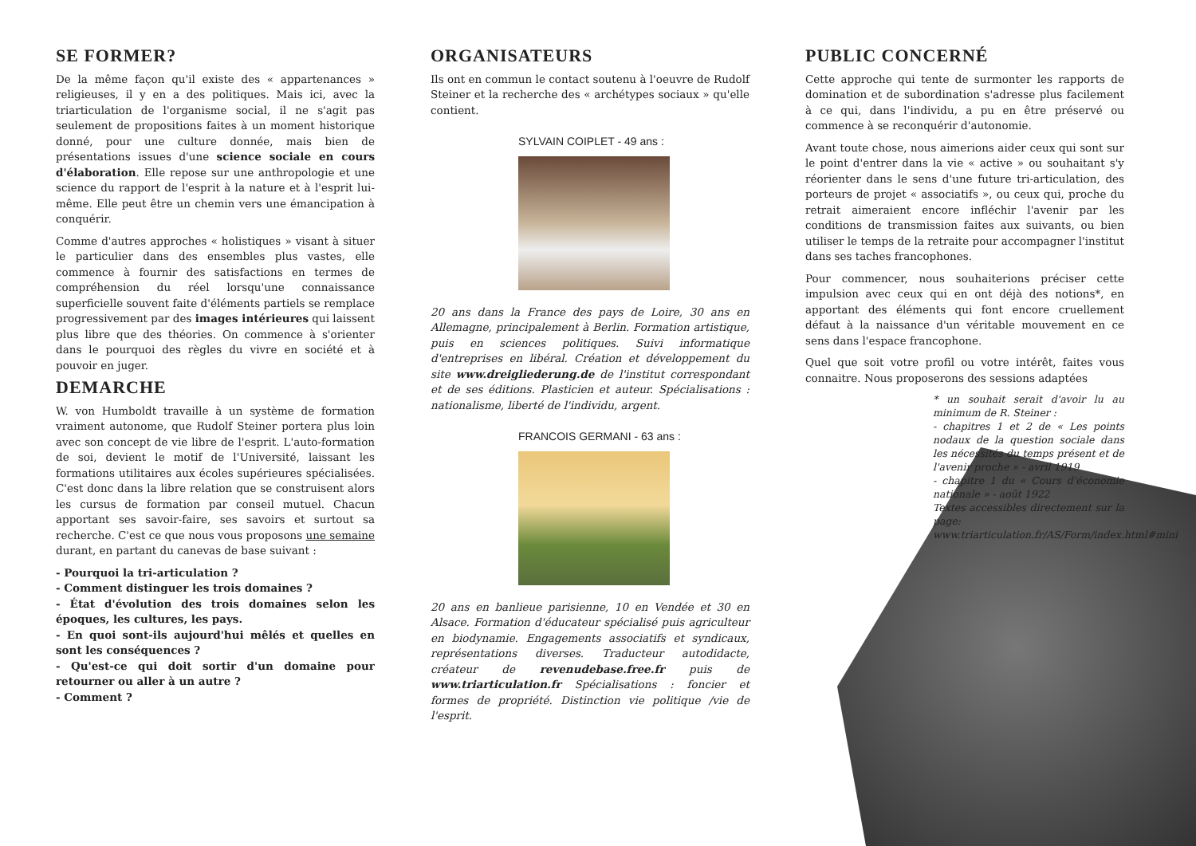SE FORMER?
De la même façon qu'il existe des « appartenances » religieuses, il y en a des politiques. Mais ici, avec la triarticulation de l'organisme social, il ne s'agit pas seulement de propositions faites à un moment historique donné, pour une culture donnée, mais bien de présentations issues d'une science sociale en cours d'élaboration. Elle repose sur une anthropologie et une science du rapport de l'esprit à la nature et à l'esprit lui-même. Elle peut être un chemin vers une émancipation à conquérir.
Comme d'autres approches « holistiques » visant à situer le particulier dans des ensembles plus vastes, elle commence à fournir des satisfactions en termes de compréhension du réel lorsqu'une connaissance superficielle souvent faite d'éléments partiels se remplace progressivement par des images intérieures qui laissent plus libre que des théories. On commence à s'orienter dans le pourquoi des règles du vivre en société et à pouvoir en juger.
DEMARCHE
W. von Humboldt travaille à un système de formation vraiment autonome, que Rudolf Steiner portera plus loin avec son concept de vie libre de l'esprit. L'auto-formation de soi, devient le motif de l'Université, laissant les formations utilitaires aux écoles supérieures spécialisées. C'est donc dans la libre relation que se construisent alors les cursus de formation par conseil mutuel. Chacun apportant ses savoir-faire, ses savoirs et surtout sa recherche. C'est ce que nous vous proposons une semaine durant, en partant du canevas de base suivant :
- Pourquoi la tri-articulation ?
- Comment distinguer les trois domaines ?
- État d'évolution des trois domaines selon les époques, les cultures, les pays.
- En quoi sont-ils aujourd'hui mêlés et quelles en sont les conséquences ?
- Qu'est-ce qui doit sortir d'un domaine pour retourner ou aller à un autre ?
- Comment ?
ORGANISATEURS
Ils ont en commun le contact soutenu à l'oeuvre de Rudolf Steiner et la recherche des « archétypes sociaux » qu'elle contient.
SYLVAIN COIPLET - 49 ans :
20 ans dans la France des pays de Loire, 30 ans en Allemagne, principalement à Berlin. Formation artistique, puis en sciences politiques. Suivi informatique d'entreprises en libéral. Création et développement du site www.dreigliederung.de de l'institut correspondant et de ses éditions. Plasticien et auteur. Spécialisations : nationalisme, liberté de l'individu, argent.
FRANCOIS GERMANI - 63 ans :
20 ans en banlieue parisienne, 10 en Vendée et 30 en Alsace. Formation d'éducateur spécialisé puis agriculteur en biodynamie. Engagements associatifs et syndicaux, représentations diverses. Traducteur autodidacte, créateur de revenudebase.free.fr puis de www.triarticulation.fr Spécialisations : foncier et formes de propriété. Distinction vie politique /vie de l'esprit.
PUBLIC CONCERNÉ
Cette approche qui tente de surmonter les rapports de domination et de subordination s'adresse plus facilement à ce qui, dans l'individu, a pu en être préservé ou commence à se reconquérir d'autonomie.
Avant toute chose, nous aimerions aider ceux qui sont sur le point d'entrer dans la vie « active » ou souhaitant s'y réorienter dans le sens d'une future tri-articulation, des porteurs de projet « associatifs », ou ceux qui, proche du retrait aimeraient encore infléchir l'avenir par les conditions de transmission faites aux suivants, ou bien utiliser le temps de la retraite pour accompagner l'institut dans ses taches francophones.
Pour commencer, nous souhaiterions préciser cette impulsion avec ceux qui en ont déjà des notions*, en apportant des éléments qui font encore cruellement défaut à la naissance d'un véritable mouvement en ce sens dans l'espace francophone.
Quel que soit votre profil ou votre intérêt, faites vous connaitre. Nous proposerons des sessions adaptées
* un souhait serait d'avoir lu au minimum de R. Steiner :
- chapitres 1 et 2 de « Les points nodaux de la question sociale dans les nécessités du temps présent et de l'avenir proche » - avril 1919
- chapitre 1 du « Cours d'économie nationale » - août 1922
Textes accessibles directement sur la page:
www.triarticulation.fr/AS/Form/index.html#mini